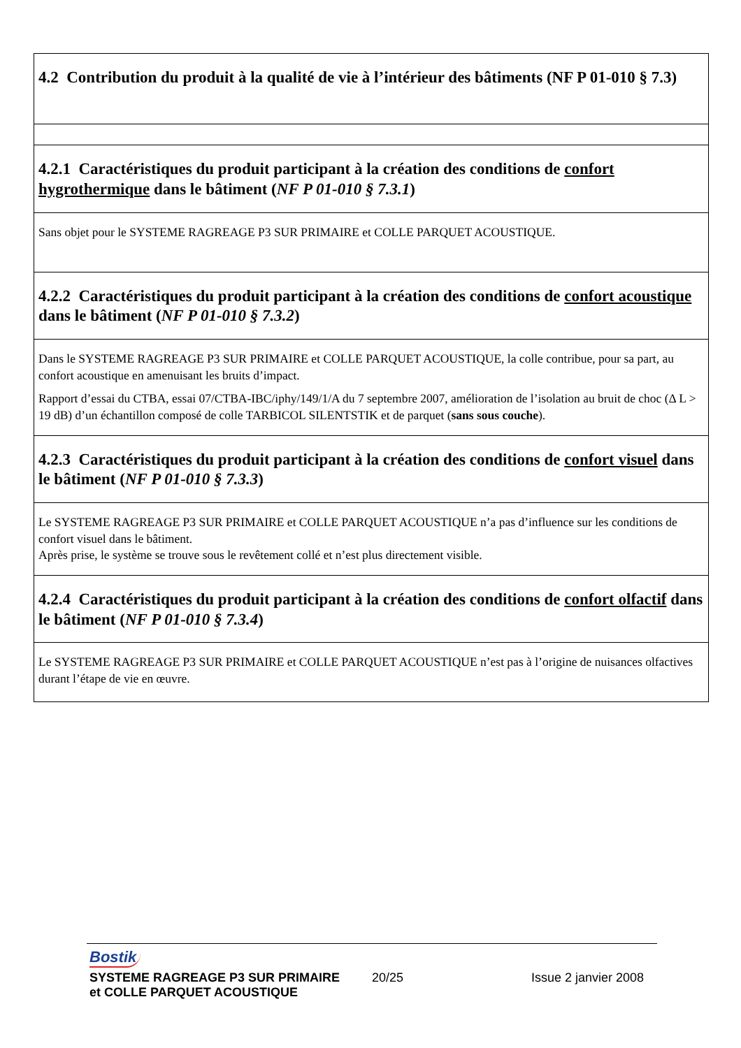| 4.2 Contribution du produit à la qualité de vie à l’intérieur des bâtiments (NF P 01-010 § 7.3) |
| 4.2.1 Caractéristiques du produit participant à la création des conditions de confort hygrothermique dans le bâtiment ( NF P 01-010 § 7.3.1 ) |
| Sans objet pour le SYSTEME RAGREAGE P3 SUR PRIMAIRE et COLLE PARQUET ACOUSTIQUE. |
| 4.2.2 Caractéristiques du produit participant à la création des conditions de confort acoustique dans le bâtiment ( NF P 01-010 § 7.3.2 ) |
| Dans le SYSTEME RAGREAGE P3 SUR PRIMAIRE et COLLE PARQUET ACOUSTIQUE, la colle contribue, pour sa part, au confort acoustique en amenuisant les bruits d’impact. Rapport d’essai du CTBA, essai 07/CTBA-IBC/iphy/149/1/A du 7 septembre 2007, amélioration de l’isolation au bruit de choc (Δ L > 19 dB) d’un échantillon composé de colle TARBICOL SILENTSTIK et de parquet ( sans sous couche ). |
| 4.2.3 Caractéristiques du produit participant à la création des conditions de confort visuel dans le bâtiment ( NF P 01-010 § 7.3.3 ) |
| Le SYSTEME RAGREAGE P3 SUR PRIMAIRE et COLLE PARQUET ACOUSTIQUE n’a pas d’influence sur les conditions de confort visuel dans le bâtiment. Après prise, le système se trouve sous le revêtement collé et n’est plus directement visible. |
| 4.2.4 Caractéristiques du produit participant à la création des conditions de confort olfactif dans le bâtiment ( NF P 01-010 § 7.3.4 ) |
| Le SYSTEME RAGREAGE P3 SUR PRIMAIRE et COLLE PARQUET ACOUSTIQUE n’est pas à l’origine de nuisances olfactives durant l’étape de vie en œuvre. |
Bostik
SYSTEME RAGREAGE P3 SUR PRIMAIRE 20/25 Issue 2 janvier 2008
et COLLE PARQUET ACOUSTIQUE